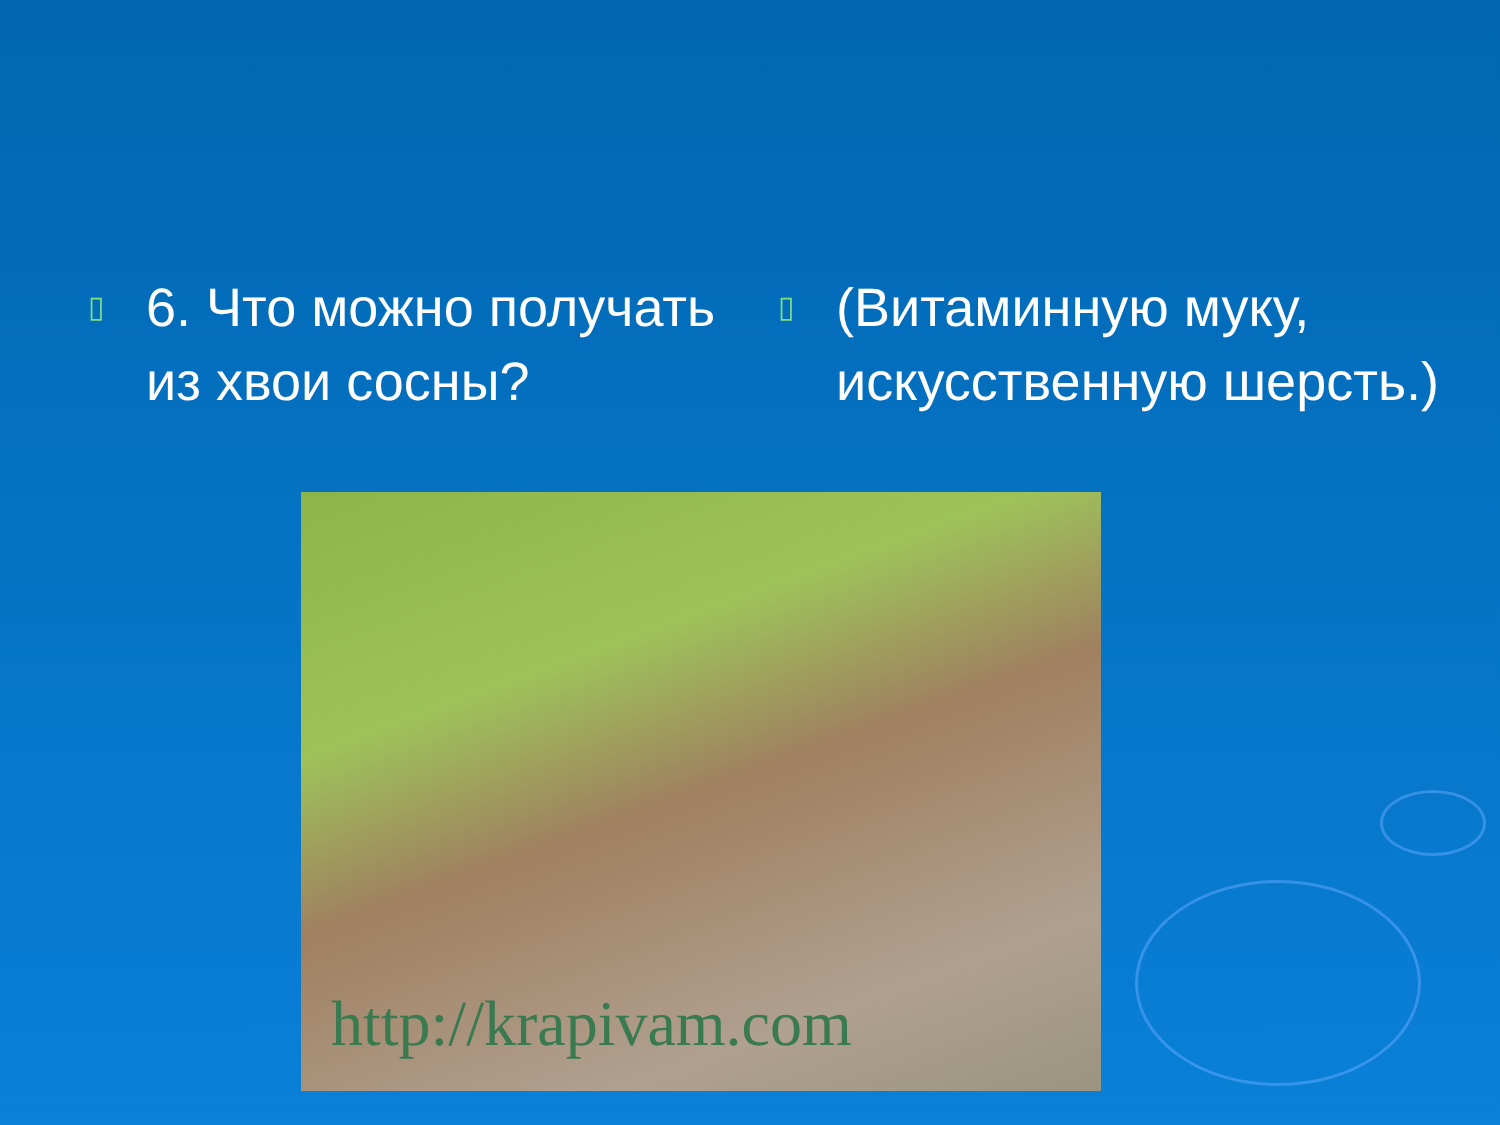▯
6. Что можно получать из хвои сосны?
▯
(Витаминную муку, искусственную шерсть.)
http://krapivam.com